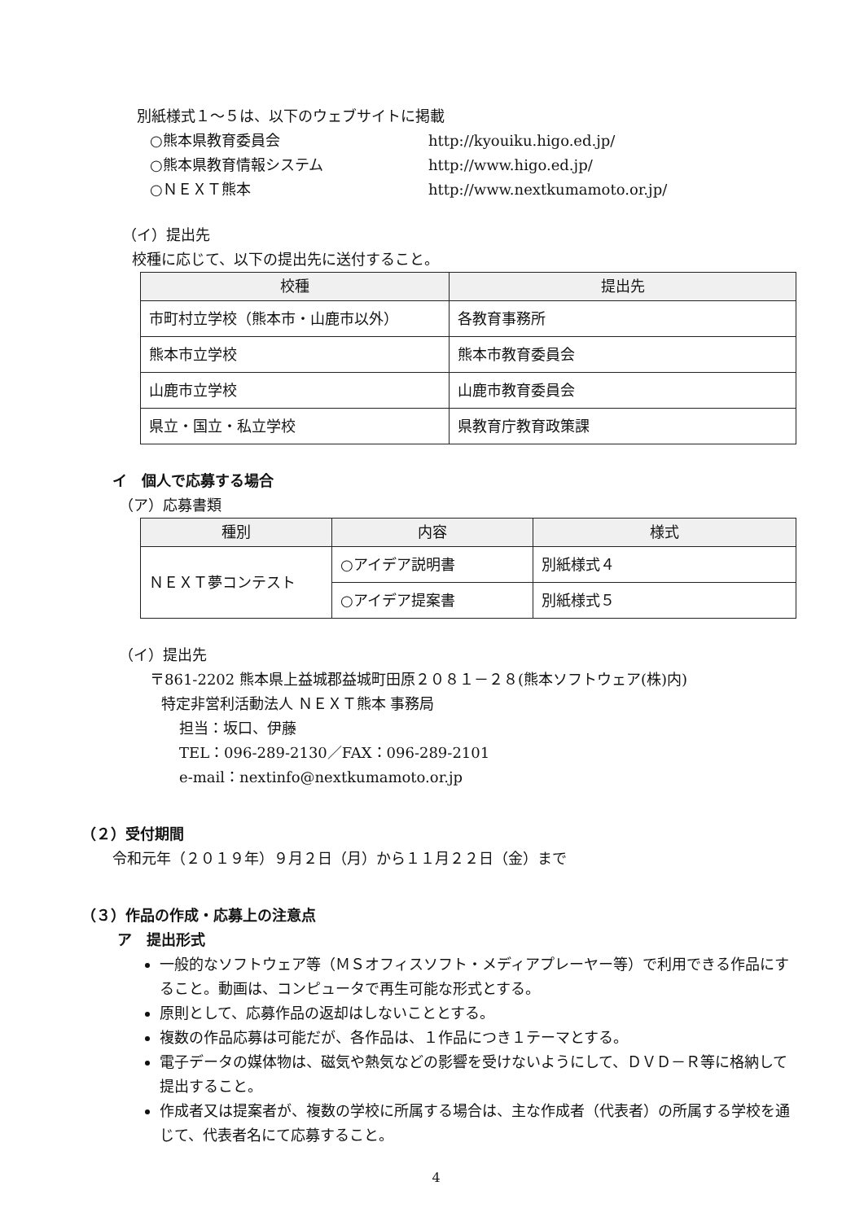別紙様式１～５は、以下のウェブサイトに掲載
| ○熊本県教育委員会 | http://kyouiku.higo.ed.jp/ |
| ○熊本県教育情報システム | http://www.higo.ed.jp/ |
| ○ＮＥＸＴ熊本 | http://www.nextkumamoto.or.jp/ |
（イ）提出先
校種に応じて、以下の提出先に送付すること。
| 校種 | 提出先 |
| --- | --- |
| 市町村立学校（熊本市・山鹿市以外） | 各教育事務所 |
| 熊本市立学校 | 熊本市教育委員会 |
| 山鹿市立学校 | 山鹿市教育委員会 |
| 県立・国立・私立学校 | 県教育庁教育政策課 |
イ　個人で応募する場合
（ア）応募書類
| 種別 | 内容 | 様式 |
| --- | --- | --- |
| ＮＥＸＴ夢コンテスト | ○アイデア説明書 | 別紙様式４ |
| | ○アイデア提案書 | 別紙様式５ |
（イ）提出先
〒861-2202 熊本県上益城郡益城町田原２０８１－２８(熊本ソフトウェア(株)内)
特定非営利活動法人 ＮＥＸＴ熊本 事務局
担当：坂口、伊藤
TEL：096-289-2130／FAX：096-289-2101
e-mail：nextinfo@nextkumamoto.or.jp
（２）受付期間
令和元年（２０１９年）９月２日（月）から１１月２２日（金）まで
（３）作品の作成・応募上の注意点
ア　提出形式
一般的なソフトウェア等（ＭＳオフィスソフト・メディアプレーヤー等）で利用できる作品にすること。動画は、コンピュータで再生可能な形式とする。
原則として、応募作品の返却はしないこととする。
複数の作品応募は可能だが、各作品は、１作品につき１テーマとする。
電子データの媒体物は、磁気や熱気などの影響を受けないようにして、ＤＶＤ－Ｒ等に格納して提出すること。
作成者又は提案者が、複数の学校に所属する場合は、主な作成者（代表者）の所属する学校を通じて、代表者名にて応募すること。
4